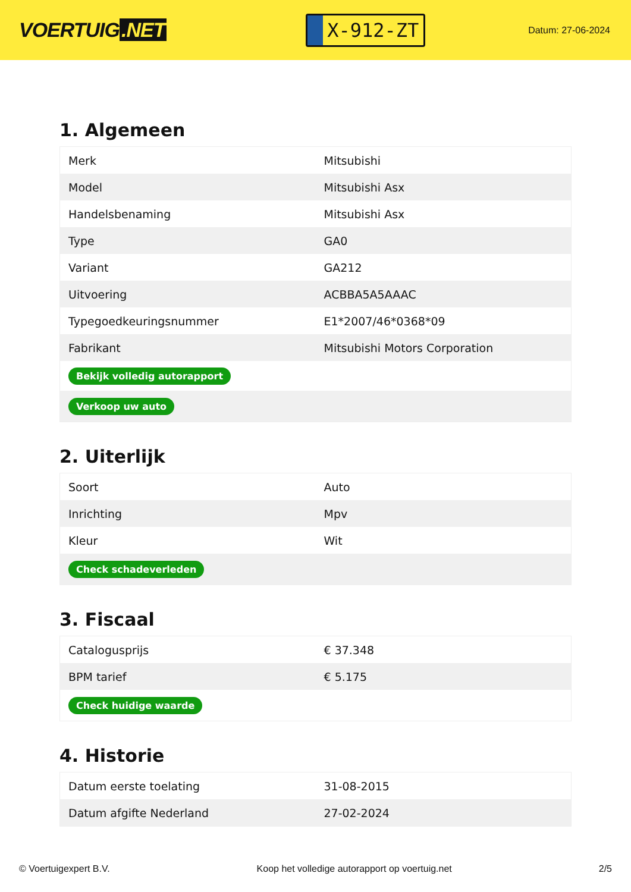VOERTUIG.NET
X-912-ZT
Datum: 27-06-2024
1. Algemeen
| Merk | Mitsubishi |
| Model | Mitsubishi Asx |
| Handelsbenaming | Mitsubishi Asx |
| Type | GA0 |
| Variant | GA212 |
| Uitvoering | ACBBA5A5AAAC |
| Typegoedkeuringsnummer | E1*2007/46*0368*09 |
| Fabrikant | Mitsubishi Motors Corporation |
| Bekijk volledig autorapport | |
| Verkoop uw auto | |
2. Uiterlijk
| Soort | Auto |
| Inrichting | Mpv |
| Kleur | Wit |
| Check schadeverleden | |
3. Fiscaal
| Catalogusprijs | € 37.348 |
| BPM tarief | € 5.175 |
| Check huidige waarde | |
4. Historie
| Datum eerste toelating | 31-08-2015 |
| Datum afgifte Nederland | 27-02-2024 |
© Voertuigexpert B.V. Koop het volledige autorapport op voertuig.net 2/5